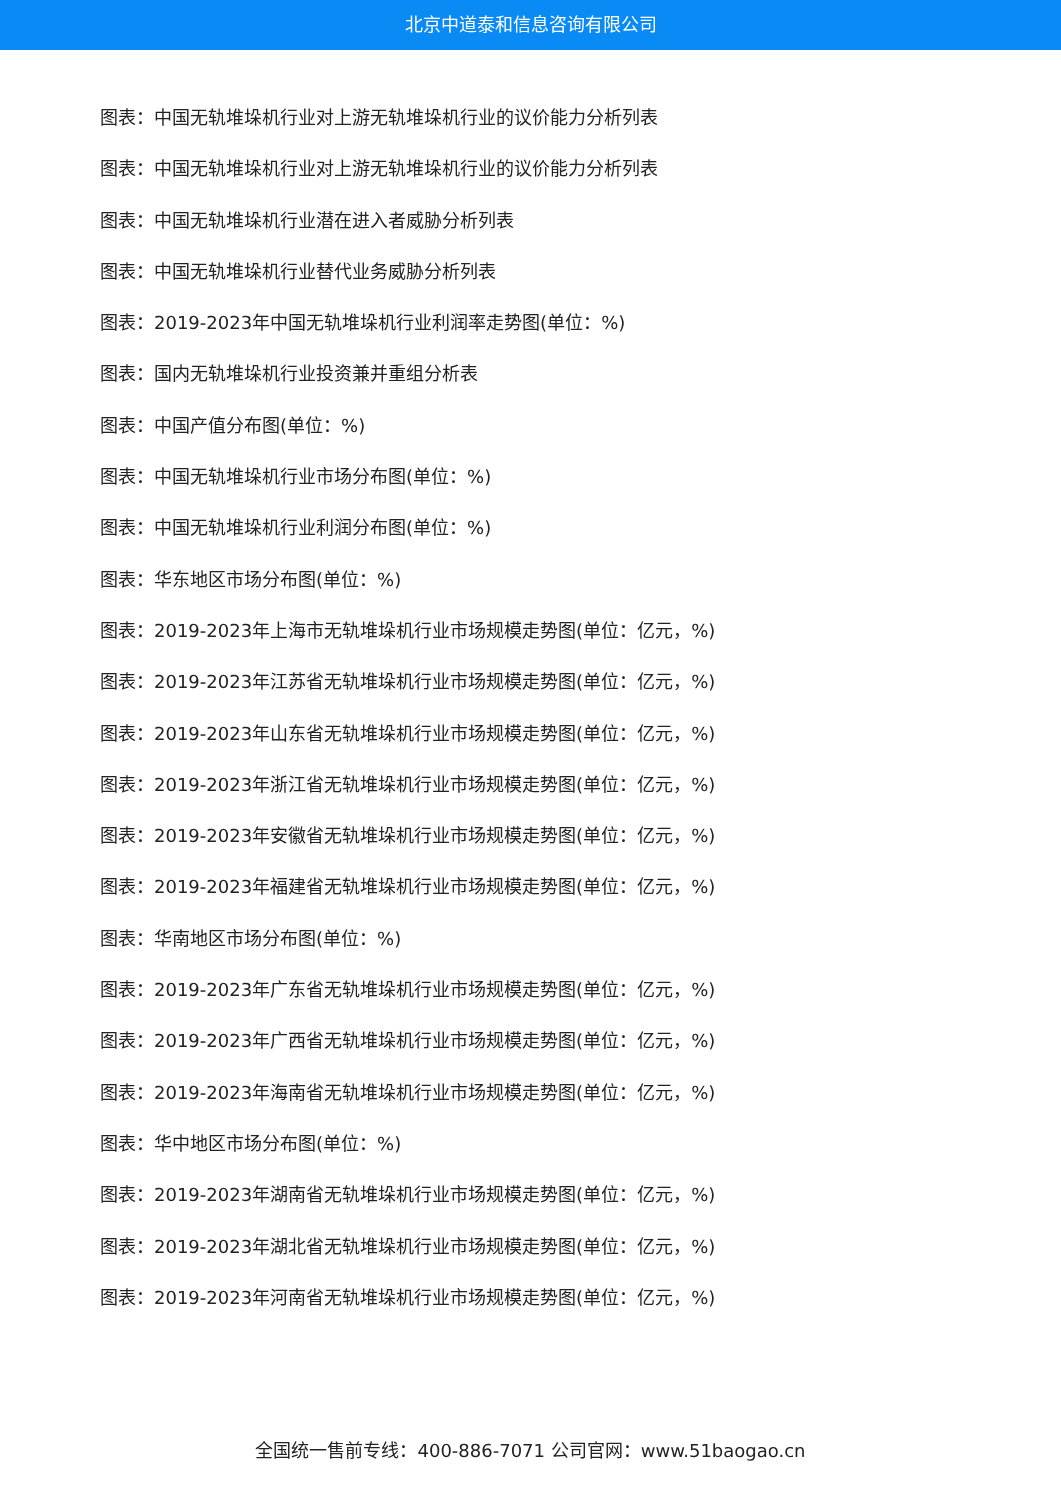北京中道泰和信息咨询有限公司
图表：中国无轨堆垛机行业对上游无轨堆垛机行业的议价能力分析列表
图表：中国无轨堆垛机行业对上游无轨堆垛机行业的议价能力分析列表
图表：中国无轨堆垛机行业潜在进入者威胁分析列表
图表：中国无轨堆垛机行业替代业务威胁分析列表
图表：2019-2023年中国无轨堆垛机行业利润率走势图(单位：%)
图表：国内无轨堆垛机行业投资兼并重组分析表
图表：中国产值分布图(单位：%)
图表：中国无轨堆垛机行业市场分布图(单位：%)
图表：中国无轨堆垛机行业利润分布图(单位：%)
图表：华东地区市场分布图(单位：%)
图表：2019-2023年上海市无轨堆垛机行业市场规模走势图(单位：亿元，%)
图表：2019-2023年江苏省无轨堆垛机行业市场规模走势图(单位：亿元，%)
图表：2019-2023年山东省无轨堆垛机行业市场规模走势图(单位：亿元，%)
图表：2019-2023年浙江省无轨堆垛机行业市场规模走势图(单位：亿元，%)
图表：2019-2023年安徽省无轨堆垛机行业市场规模走势图(单位：亿元，%)
图表：2019-2023年福建省无轨堆垛机行业市场规模走势图(单位：亿元，%)
图表：华南地区市场分布图(单位：%)
图表：2019-2023年广东省无轨堆垛机行业市场规模走势图(单位：亿元，%)
图表：2019-2023年广西省无轨堆垛机行业市场规模走势图(单位：亿元，%)
图表：2019-2023年海南省无轨堆垛机行业市场规模走势图(单位：亿元，%)
图表：华中地区市场分布图(单位：%)
图表：2019-2023年湖南省无轨堆垛机行业市场规模走势图(单位：亿元，%)
图表：2019-2023年湖北省无轨堆垛机行业市场规模走势图(单位：亿元，%)
图表：2019-2023年河南省无轨堆垛机行业市场规模走势图(单位：亿元，%)
全国统一售前专线：400-886-7071 公司官网：www.51baogao.cn